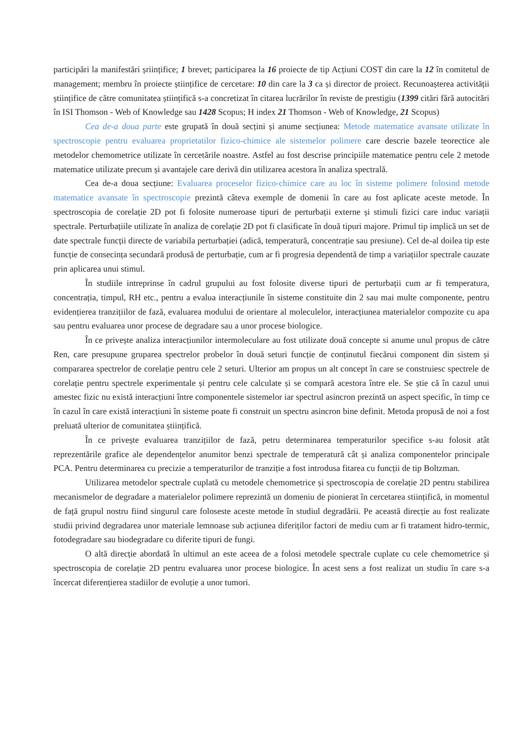participări la manifestări șriințifice; 1 brevet; participarea la 16 proiecte de tip Acțiuni COST din care la 12 în comitetul de management; membru în proiecte științifice de cercetare: 10 din care la 3 ca și director de proiect. Recunoașterea activității științifice de către comunitatea științifică s-a concretizat în citarea lucrărilor în reviste de prestigiu (1399 citări fără autocitări în ISI Thomson - Web of Knowledge sau 1428 Scopus; H index 21 Thomson - Web of Knowledge, 21 Scopus)
Cea de-a doua parte este grupată în două secțini și anume secțiunea: Metode matematice avansate utilizate în spectroscopie pentru evaluarea proprietatilor fizico-chimice ale sistemelor polimere care descrie bazele teorectice ale metodelor chemometrice utilizate în cercetările noastre. Astfel au fost descrise principiile matematice pentru cele 2 metode matematice utilizate precum și avantajele care derivă din utilizarea acestora în analiza spectrală.
Cea de-a doua secțiune: Evaluarea proceselor fizico-chimice care au loc în sisteme polimere folosind metode matematice avansate în spectroscopie prezintă câteva exemple de domenii în care au fost aplicate aceste metode. În spectroscopia de corelație 2D pot fi folosite numeroase tipuri de perturbații externe și stimuli fizici care induc variații spectrale. Perturbațiile utilizate în analiza de corelație 2D pot fi clasificate în două tipuri majore. Primul tip implică un set de date spectrale funcții directe de variabila perturbației (adică, temperatură, concentrație sau presiune). Cel de-al doilea tip este funcție de consecința secundară produsă de perturbație, cum ar fi progresia dependentă de timp a variațiilor spectrale cauzate prin aplicarea unui stimul.
În studiile intreprinse în cadrul grupului au fost folosite diverse tipuri de perturbații cum ar fi temperatura, concentrația, timpul, RH etc., pentru a evalua interacțiunile în sisteme constituite din 2 sau mai multe componente, pentru evidențierea tranzițiilor de fază, evaluarea modului de orientare al moleculelor, interacțiunea materialelor compozite cu apa sau pentru evaluarea unor procese de degradare sau a unor procese biologice.
În ce privește analiza interacțiunilor intermoleculare au fost utilizate două concepte si anume unul propus de către Ren, care presupune gruparea spectrelor probelor în două seturi funcție de conținutul fiecărui component din sistem și compararea spectrelor de corelație pentru cele 2 seturi. Ulterior am propus un alt concept în care se construiesc spectrele de corelație pentru spectrele experimentale și pentru cele calculate și se compară acestora între ele. Se știe că în cazul unui amestec fizic nu există interacțiuni între componentele sistemelor iar spectrul asincron prezintă un aspect specific, în timp ce în cazul în care există interacțiuni în sisteme poate fi construit un spectru asincron bine definit. Metoda propusă de noi a fost preluată ulterior de comunitatea științifică.
În ce privește evaluarea tranzițiilor de fază, petru determinarea temperaturilor specifice s-au folosit atât reprezentările grafice ale dependențelor anumitor benzi spectrale de temperatură cât și analiza componentelor principale PCA. Pentru determinarea cu precizie a temperaturilor de tranziție a fost introdusa fitarea cu funcții de tip Boltzman.
Utilizarea metodelor spectrale cuplată cu metodele chemometrice și spectroscopia de corelație 2D pentru stabilirea mecanismelor de degradare a materialelor polimere reprezintă un domeniu de pionierat în cercetarea stiințifică, in momentul de față grupul nostru fiind singurul care foloseste aceste metode în studiul degradării. Pe această direcție au fost realizate studii privind degradarea unor materiale lemnoase sub acțiunea diferiților factori de mediu cum ar fi tratament hidro-termic, fotodegradare sau biodegradare cu diferite tipuri de fungi.
O altă direcție abordată în ultimul an este aceea de a folosi metodele spectrale cuplate cu cele chemometrice și spectroscopia de corelație 2D pentru evaluarea unor procese biologice. În acest sens a fost realizat un studiu în care s-a încercat diferențierea stadiilor de evoluție a unor tumori.